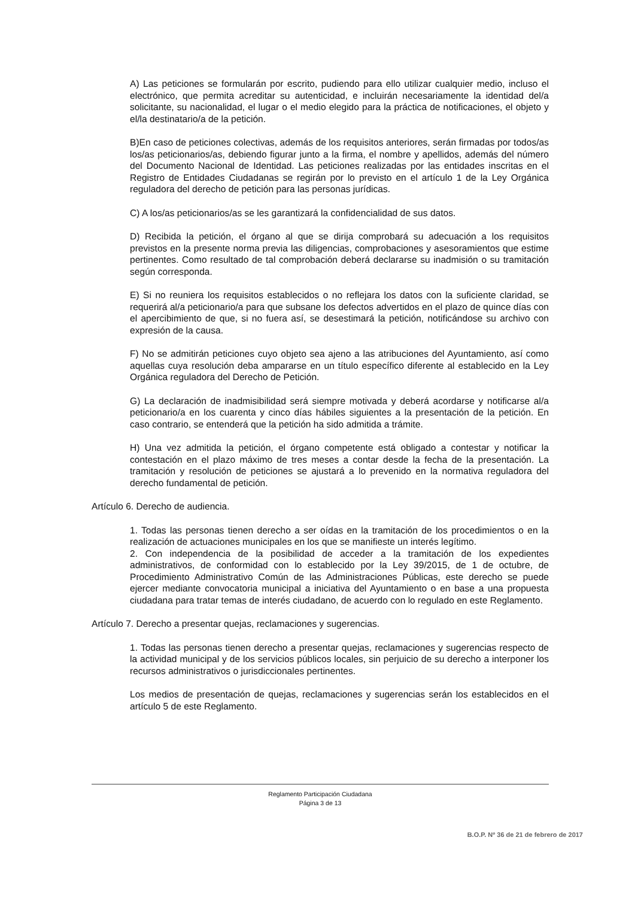A) Las peticiones se formularán por escrito, pudiendo para ello utilizar cualquier medio, incluso el electrónico, que permita acreditar su autenticidad, e incluirán necesariamente la identidad del/a solicitante, su nacionalidad, el lugar o el medio elegido para la práctica de notificaciones, el objeto y el/la destinatario/a de la petición.
B)En caso de peticiones colectivas, además de los requisitos anteriores, serán firmadas por todos/as los/as peticionarios/as, debiendo figurar junto a la firma, el nombre y apellidos, además del número del Documento Nacional de Identidad. Las peticiones realizadas por las entidades inscritas en el Registro de Entidades Ciudadanas se regirán por lo previsto en el artículo 1 de la Ley Orgánica reguladora del derecho de petición para las personas jurídicas.
C) A los/as peticionarios/as se les garantizará la confidencialidad de sus datos.
D) Recibida la petición, el órgano al que se dirija comprobará su adecuación a los requisitos previstos en la presente norma previa las diligencias, comprobaciones y asesoramientos que estime pertinentes. Como resultado de tal comprobación deberá declararse su inadmisión o su tramitación según corresponda.
E) Si no reuniera los requisitos establecidos o no reflejara los datos con la suficiente claridad, se requerirá al/a peticionario/a para que subsane los defectos advertidos en el plazo de quince días con el apercibimiento de que, si no fuera así, se desestimará la petición, notificándose su archivo con expresión de la causa.
F) No se admitirán peticiones cuyo objeto sea ajeno a las atribuciones del Ayuntamiento, así como aquellas cuya resolución deba ampararse en un título específico diferente al establecido en la Ley Orgánica reguladora del Derecho de Petición.
G) La declaración de inadmisibilidad será siempre motivada y deberá acordarse y notificarse al/a peticionario/a en los cuarenta y cinco días hábiles siguientes a la presentación de la petición. En caso contrario, se entenderá que la petición ha sido admitida a trámite.
H) Una vez admitida la petición, el órgano competente está obligado a contestar y notificar la contestación en el plazo máximo de tres meses a contar desde la fecha de la presentación. La tramitación y resolución de peticiones se ajustará a lo prevenido en la normativa reguladora del derecho fundamental de petición.
Artículo 6. Derecho de audiencia.
1. Todas las personas tienen derecho a ser oídas en la tramitación de los procedimientos o en la realización de actuaciones municipales en los que se manifieste un interés legítimo.
2. Con independencia de la posibilidad de acceder a la tramitación de los expedientes administrativos, de conformidad con lo establecido por la Ley 39/2015, de 1 de octubre, de Procedimiento Administrativo Común de las Administraciones Públicas, este derecho se puede ejercer mediante convocatoria municipal a iniciativa del Ayuntamiento o en base a una propuesta ciudadana para tratar temas de interés ciudadano, de acuerdo con lo regulado en este Reglamento.
Artículo 7. Derecho a presentar quejas, reclamaciones y sugerencias.
1. Todas las personas tienen derecho a presentar quejas, reclamaciones y sugerencias respecto de la actividad municipal y de los servicios públicos locales, sin perjuicio de su derecho a interponer los recursos administrativos o jurisdiccionales pertinentes.
Los medios de presentación de quejas, reclamaciones y sugerencias serán los establecidos en el artículo 5 de este Reglamento.
Reglamento Participación Ciudadana
Página 3 de 13
B.O.P. Nº 36 de 21 de febrero de 2017